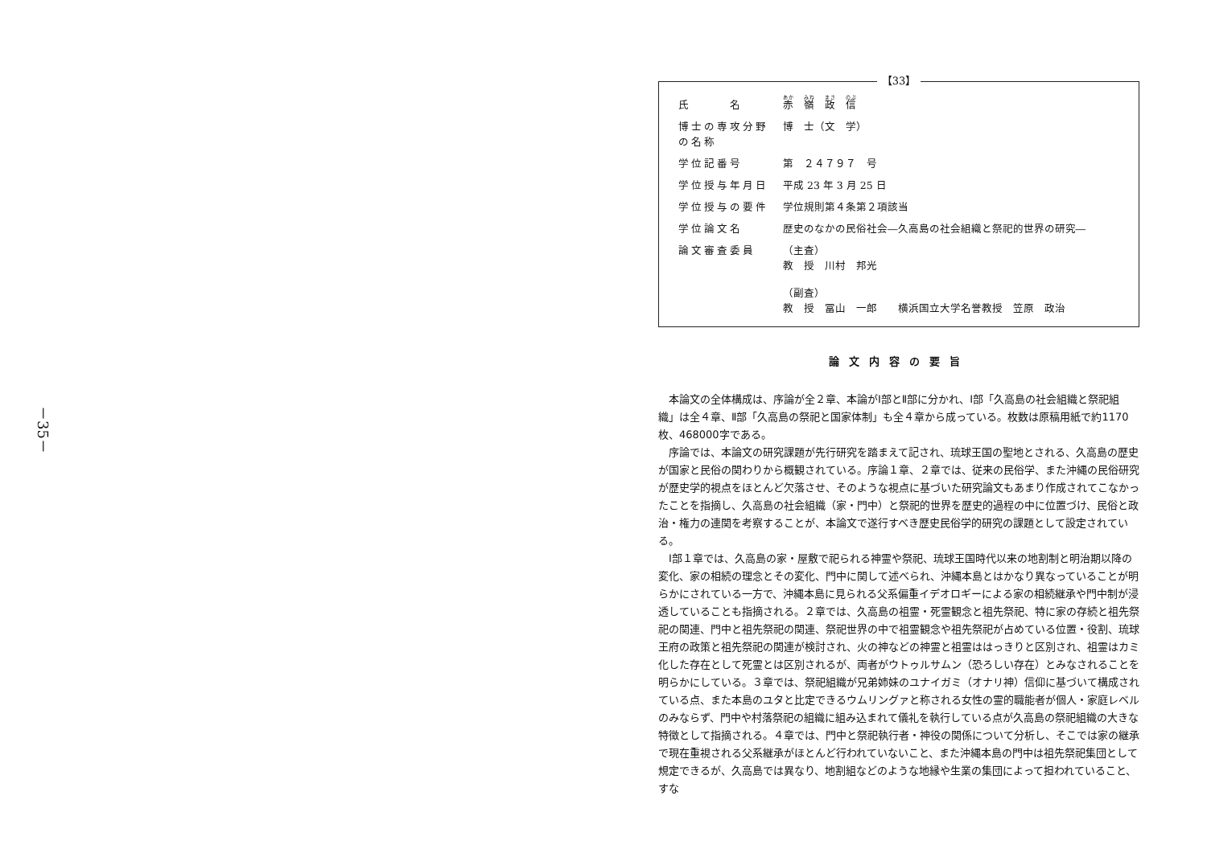－35－
【33】
| 氏 名 | 赤 嶺 政 信 |
| 博士の専攻分野の名称 | 博 士（文 学） |
| 学位記番号 | 第 ２４７９７ 号 |
| 学位授与年月日 | 平成 23 年 3 月 25 日 |
| 学位授与の要件 | 学位規則第４条第２項該当 |
| 学位論文名 | 歴史のなかの民俗社会―久高島の社会組織と祭祀的世界の研究― |
| 論文審査委員 | （主査） 教 授 川村 邦光 （副査） 教 授 冨山 一郎 横浜国立大学名誉教授 笠原 政治 |
論文内容の要旨
本論文の全体構成は、序論が全２章、本論がⅠ部とⅡ部に分かれ、Ⅰ部「久高島の社会組織と祭祀組織」は全４章、Ⅱ部「久高島の祭祀と国家体制」も全４章から成っている。枚数は原稿用紙で約1170枚、468000字である。
序論では、本論文の研究課題が先行研究を踏まえて記され、琉球王国の聖地とされる、久高島の歴史が国家と民俗の関わりから概観されている。序論１章、２章では、従来の民俗学、また沖縄の民俗研究が歴史学的視点をほとんど欠落させ、そのような視点に基づいた研究論文もあまり作成されてこなかったことを指摘し、久高島の社会組織（家・門中）と祭祀的世界を歴史的過程の中に位置づけ、民俗と政治・権力の連関を考察することが、本論文で遂行すべき歴史民俗学的研究の課題として設定されている。
Ⅰ部１章では、久高島の家・屋敷で祀られる神霊や祭祀、琉球王国時代以来の地割制と明治期以降の変化、家の相続の理念とその変化、門中に関して述べられ、沖縄本島とはかなり異なっていることが明らかにされている一方で、沖縄本島に見られる父系偏重イデオロギーによる家の相続継承や門中制が浸透していることも指摘される。２章では、久高島の祖霊・死霊観念と祖先祭祀、特に家の存続と祖先祭祀の関連、門中と祖先祭祀の関連、祭祀世界の中で祖霊観念や祖先祭祀が占めている位置・役割、琉球王府の政策と祖先祭祀の関連が検討され、火の神などの神霊と祖霊ははっきりと区別され、祖霊はカミ化した存在として死霊とは区別されるが、両者がウトゥルサムン（恐ろしい存在）とみなされることを明らかにしている。３章では、祭祀組織が兄弟姉妹のユナイガミ（オナリ神）信仰に基づいて構成されている点、また本島のユタと比定できるウムリングァと称される女性の霊的職能者が個人・家庭レベルのみならず、門中や村落祭祀の組織に組み込まれて儀礼を執行している点が久高島の祭祀組織の大きな特徴として指摘される。４章では、門中と祭祀執行者・神役の関係について分析し、そこでは家の継承で現在重視される父系継承がほとんど行われていないこと、また沖縄本島の門中は祖先祭祀集団として規定できるが、久高島では異なり、地割組などのような地縁や生業の集団によって担われていること、すな